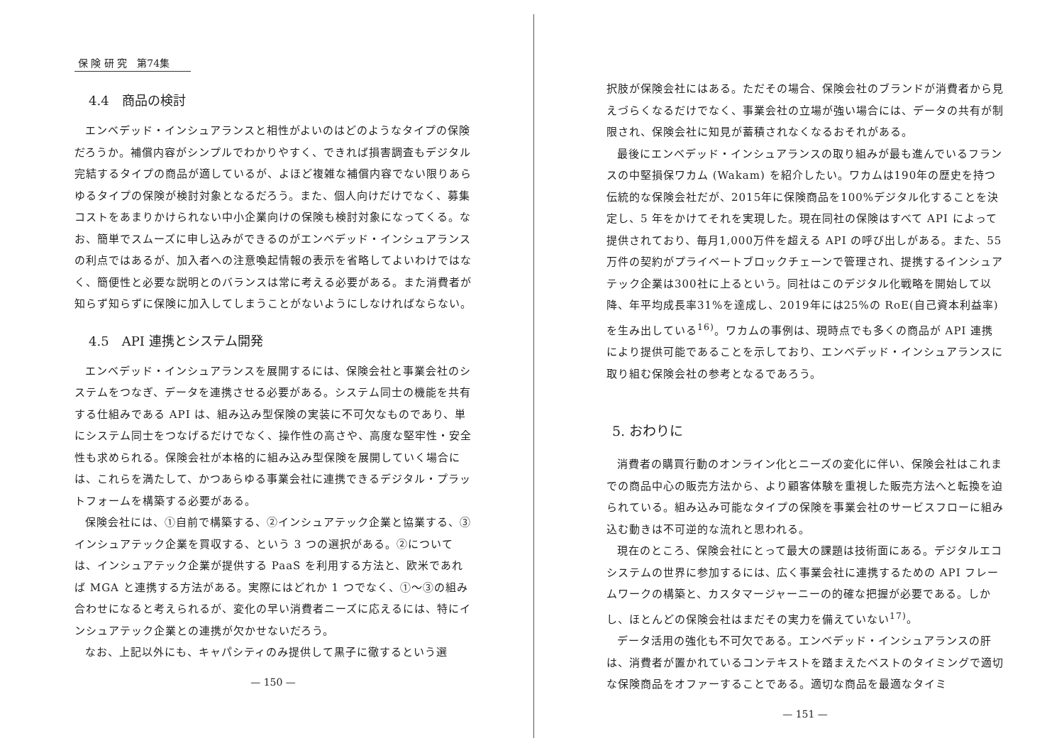保 険 研 究　第74集
4.4　商品の検討
エンベデッド・インシュアランスと相性がよいのはどのようなタイプの保険だろうか。補償内容がシンプルでわかりやすく、できれば損害調査もデジタル完結するタイプの商品が適しているが、よほど複雑な補償内容でない限りあらゆるタイプの保険が検討対象となるだろう。また、個人向けだけでなく、募集コストをあまりかけられない中小企業向けの保険も検討対象になってくる。なお、簡単でスムーズに申し込みができるのがエンベデッド・インシュアランスの利点ではあるが、加入者への注意喚起情報の表示を省略してよいわけではなく、簡便性と必要な説明とのバランスは常に考える必要がある。また消費者が知らず知らずに保険に加入してしまうことがないようにしなければならない。
4.5　API 連携とシステム開発
エンベデッド・インシュアランスを展開するには、保険会社と事業会社のシステムをつなぎ、データを連携させる必要がある。システム同士の機能を共有する仕組みである API は、組み込み型保険の実装に不可欠なものであり、単にシステム同士をつなげるだけでなく、操作性の高さや、高度な堅牢性・安全性も求められる。保険会社が本格的に組み込み型保険を展開していく場合には、これらを満たして、かつあらゆる事業会社に連携できるデジタル・プラットフォームを構築する必要がある。
保険会社には、①自前で構築する、②インシュアテック企業と協業する、③インシュアテック企業を買収する、という 3 つの選択がある。②については、インシュアテック企業が提供する PaaS を利用する方法と、欧米であれば MGA と連携する方法がある。実際にはどれか 1 つでなく、①〜③の組み合わせになると考えられるが、変化の早い消費者ニーズに応えるには、特にインシュアテック企業との連携が欠かせないだろう。
なお、上記以外にも、キャパシティのみ提供して黒子に徹するという選
— 150 —
択肢が保険会社にはある。ただその場合、保険会社のブランドが消費者から見えづらくなるだけでなく、事業会社の立場が強い場合には、データの共有が制限され、保険会社に知見が蓄積されなくなるおそれがある。
最後にエンベデッド・インシュアランスの取り組みが最も進んでいるフランスの中堅損保ワカム (Wakam) を紹介したい。ワカムは190年の歴史を持つ伝統的な保険会社だが、2015年に保険商品を100%デジタル化することを決定し、5 年をかけてそれを実現した。現在同社の保険はすべて API によって提供されており、毎月1,000万件を超える API の呼び出しがある。また、55万件の契約がプライベートブロックチェーンで管理され、提携するインシュアテック企業は300社に上るという。同社はこのデジタル化戦略を開始して以降、年平均成長率31%を達成し、2019年には25%の RoE(自己資本利益率) を生み出している<sup>16)</sup>。ワカムの事例は、現時点でも多くの商品が API 連携により提供可能であることを示しており、エンベデッド・インシュアランスに取り組む保険会社の参考となるであろう。
5. おわりに
消費者の購買行動のオンライン化とニーズの変化に伴い、保険会社はこれまでの商品中心の販売方法から、より顧客体験を重視した販売方法へと転換を迫られている。組み込み可能なタイプの保険を事業会社のサービスフローに組み込む動きは不可逆的な流れと思われる。
現在のところ、保険会社にとって最大の課題は技術面にある。デジタルエコシステムの世界に参加するには、広く事業会社に連携するための API フレームワークの構築と、カスタマージャーニーの的確な把握が必要である。しかし、ほとんどの保険会社はまだその実力を備えていない<sup>17)</sup>。
データ活用の強化も不可欠である。エンベデッド・インシュアランスの肝は、消費者が置かれているコンテキストを踏まえたベストのタイミングで適切な保険商品をオファーすることである。適切な商品を最適なタイミ
— 151 —